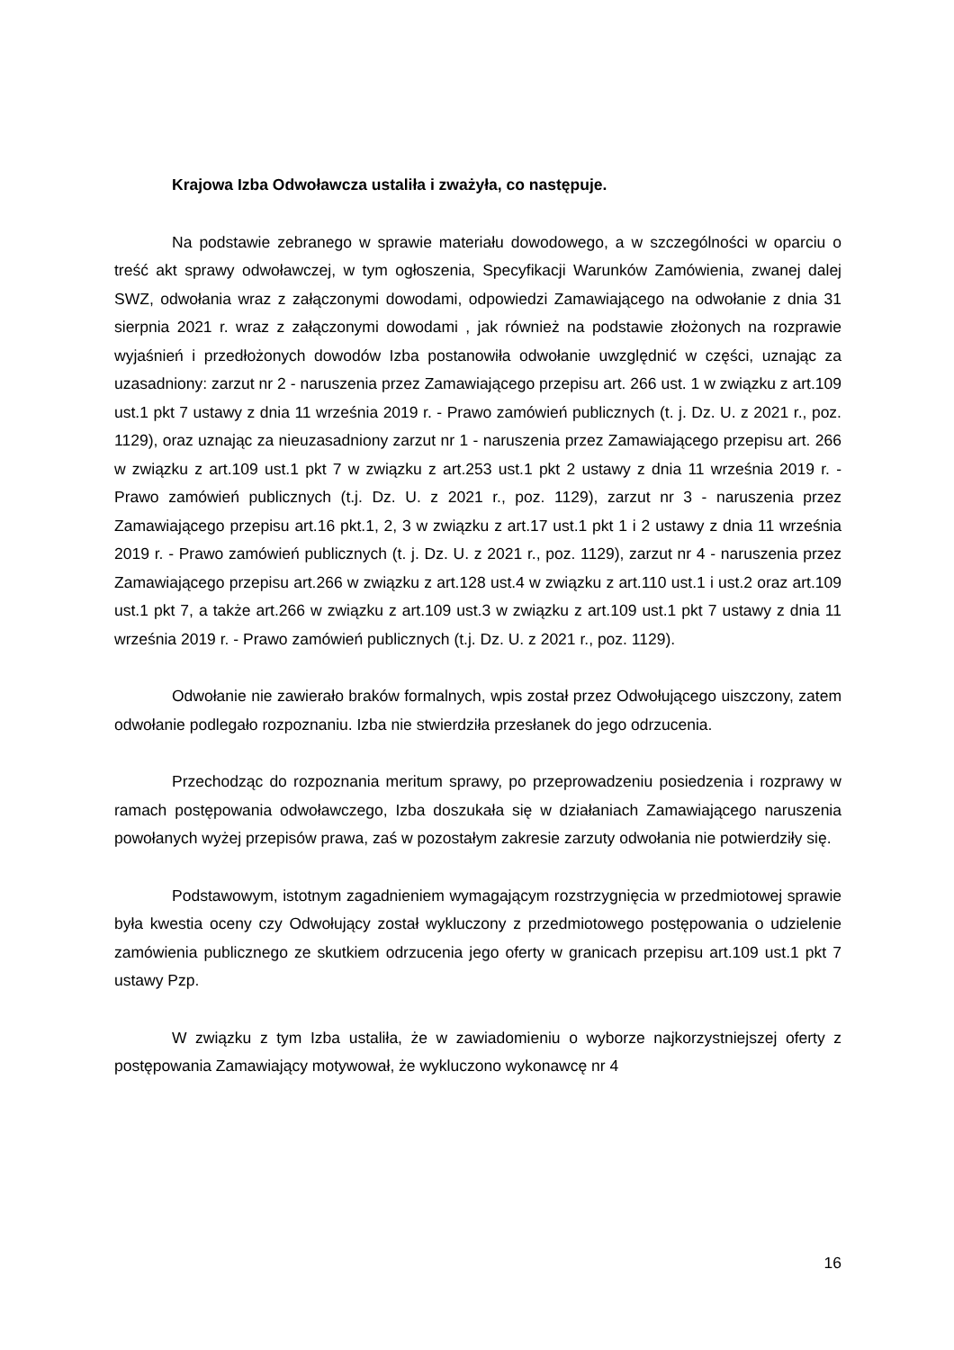Krajowa Izba Odwoławcza ustaliła i zważyła, co następuje.
Na podstawie zebranego w sprawie materiału dowodowego, a w szczególności w oparciu o treść akt sprawy odwoławczej, w tym ogłoszenia, Specyfikacji Warunków Zamówienia, zwanej dalej SWZ, odwołania wraz z załączonymi dowodami, odpowiedzi Zamawiającego na odwołanie z dnia 31 sierpnia 2021 r. wraz z załączonymi dowodami , jak również na podstawie złożonych na rozprawie wyjaśnień i przedłożonych dowodów Izba postanowiła odwołanie uwzględnić w części, uznając za uzasadniony: zarzut nr 2 - naruszenia przez Zamawiającego przepisu art. 266 ust. 1 w związku z art.109 ust.1 pkt 7 ustawy z dnia 11 września 2019 r. - Prawo zamówień publicznych (t. j. Dz. U. z 2021 r., poz. 1129), oraz uznając za nieuzasadniony zarzut nr 1 - naruszenia przez Zamawiającego przepisu art. 266 w związku z art.109 ust.1 pkt 7 w związku z art.253 ust.1 pkt 2 ustawy z dnia 11 września 2019 r. - Prawo zamówień publicznych (t.j. Dz. U. z 2021 r., poz. 1129), zarzut nr 3 - naruszenia przez Zamawiającego przepisu art.16 pkt.1, 2, 3 w związku z art.17 ust.1 pkt 1 i 2 ustawy z dnia 11 września 2019 r. - Prawo zamówień publicznych (t. j. Dz. U. z 2021 r., poz. 1129), zarzut nr 4 - naruszenia przez Zamawiającego przepisu art.266 w związku z art.128 ust.4 w związku z art.110 ust.1 i ust.2 oraz art.109 ust.1 pkt 7, a także art.266 w związku z art.109 ust.3 w związku z art.109 ust.1 pkt 7 ustawy z dnia 11 września 2019 r. - Prawo zamówień publicznych (t.j. Dz. U. z 2021 r., poz. 1129).
Odwołanie nie zawierało braków formalnych, wpis został przez Odwołującego uiszczony, zatem odwołanie podlegało rozpoznaniu. Izba nie stwierdziła przesłanek do jego odrzucenia.
Przechodząc do rozpoznania meritum sprawy, po przeprowadzeniu posiedzenia i rozprawy w ramach postępowania odwoławczego, Izba doszukała się w działaniach Zamawiającego naruszenia powołanych wyżej przepisów prawa, zaś w pozostałym zakresie zarzuty odwołania nie potwierdziły się.
Podstawowym, istotnym zagadnieniem wymagającym rozstrzygnięcia w przedmiotowej sprawie była kwestia oceny czy Odwołujący został wykluczony z przedmiotowego postępowania o udzielenie zamówienia publicznego ze skutkiem odrzucenia jego oferty w granicach przepisu art.109 ust.1 pkt 7 ustawy Pzp.
W związku z tym Izba ustaliła, że w zawiadomieniu o wyborze najkorzystniejszej oferty z postępowania Zamawiający motywował, że wykluczono wykonawcę nr 4
16